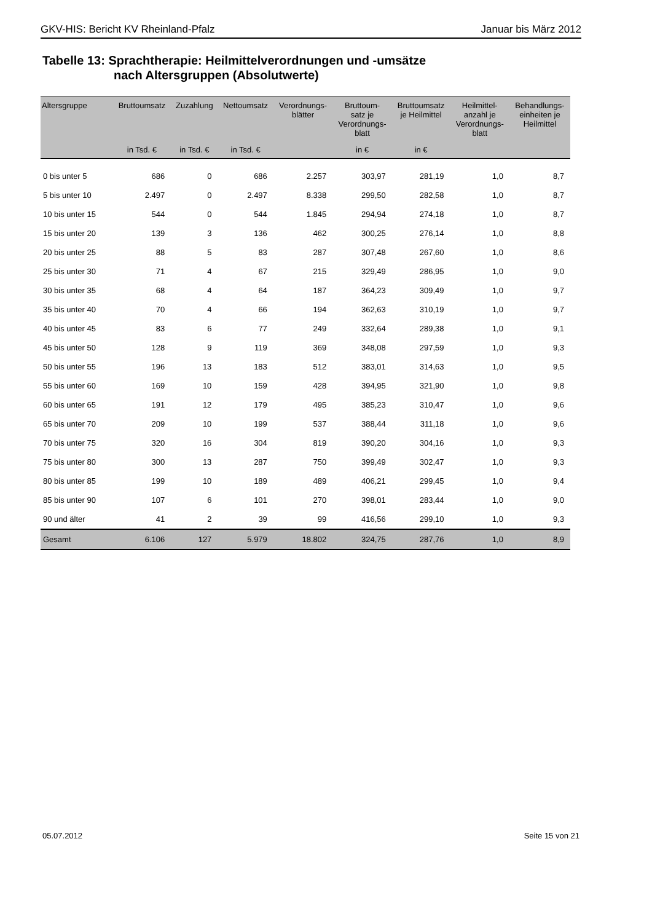GKV-HIS: Bericht KV Rheinland-Pfalz Januar bis März 2012
Tabelle 13: Sprachtherapie: Heilmittelverordnungen und -umsätze
nach Altersgruppen (Absolutwerte)
| Altersgruppe | Bruttoumsatz | Zuzahlung | Nettoumsatz | Verordnungs- blätter | Bruttoum- satz je Verordnungs- blatt | Bruttoumsatz je Heilmittel | Heilmittel- anzahl je Verordnungs- blatt | Behandlungs- einheiten je Heilmittel |
| --- | --- | --- | --- | --- | --- | --- | --- | --- |
| | in Tsd. € | in Tsd. € | in Tsd. € | | in € | in € | | |
| 0 bis unter 5 | 686 | 0 | 686 | 2.257 | 303,97 | 281,19 | 1,0 | 8,7 |
| 5 bis unter 10 | 2.497 | 0 | 2.497 | 8.338 | 299,50 | 282,58 | 1,0 | 8,7 |
| 10 bis unter 15 | 544 | 0 | 544 | 1.845 | 294,94 | 274,18 | 1,0 | 8,7 |
| 15 bis unter 20 | 139 | 3 | 136 | 462 | 300,25 | 276,14 | 1,0 | 8,8 |
| 20 bis unter 25 | 88 | 5 | 83 | 287 | 307,48 | 267,60 | 1,0 | 8,6 |
| 25 bis unter 30 | 71 | 4 | 67 | 215 | 329,49 | 286,95 | 1,0 | 9,0 |
| 30 bis unter 35 | 68 | 4 | 64 | 187 | 364,23 | 309,49 | 1,0 | 9,7 |
| 35 bis unter 40 | 70 | 4 | 66 | 194 | 362,63 | 310,19 | 1,0 | 9,7 |
| 40 bis unter 45 | 83 | 6 | 77 | 249 | 332,64 | 289,38 | 1,0 | 9,1 |
| 45 bis unter 50 | 128 | 9 | 119 | 369 | 348,08 | 297,59 | 1,0 | 9,3 |
| 50 bis unter 55 | 196 | 13 | 183 | 512 | 383,01 | 314,63 | 1,0 | 9,5 |
| 55 bis unter 60 | 169 | 10 | 159 | 428 | 394,95 | 321,90 | 1,0 | 9,8 |
| 60 bis unter 65 | 191 | 12 | 179 | 495 | 385,23 | 310,47 | 1,0 | 9,6 |
| 65 bis unter 70 | 209 | 10 | 199 | 537 | 388,44 | 311,18 | 1,0 | 9,6 |
| 70 bis unter 75 | 320 | 16 | 304 | 819 | 390,20 | 304,16 | 1,0 | 9,3 |
| 75 bis unter 80 | 300 | 13 | 287 | 750 | 399,49 | 302,47 | 1,0 | 9,3 |
| 80 bis unter 85 | 199 | 10 | 189 | 489 | 406,21 | 299,45 | 1,0 | 9,4 |
| 85 bis unter 90 | 107 | 6 | 101 | 270 | 398,01 | 283,44 | 1,0 | 9,0 |
| 90 und älter | 41 | 2 | 39 | 99 | 416,56 | 299,10 | 1,0 | 9,3 |
| Gesamt | 6.106 | 127 | 5.979 | 18.802 | 324,75 | 287,76 | 1,0 | 8,9 |
05.07.2012 Seite 15 von 21